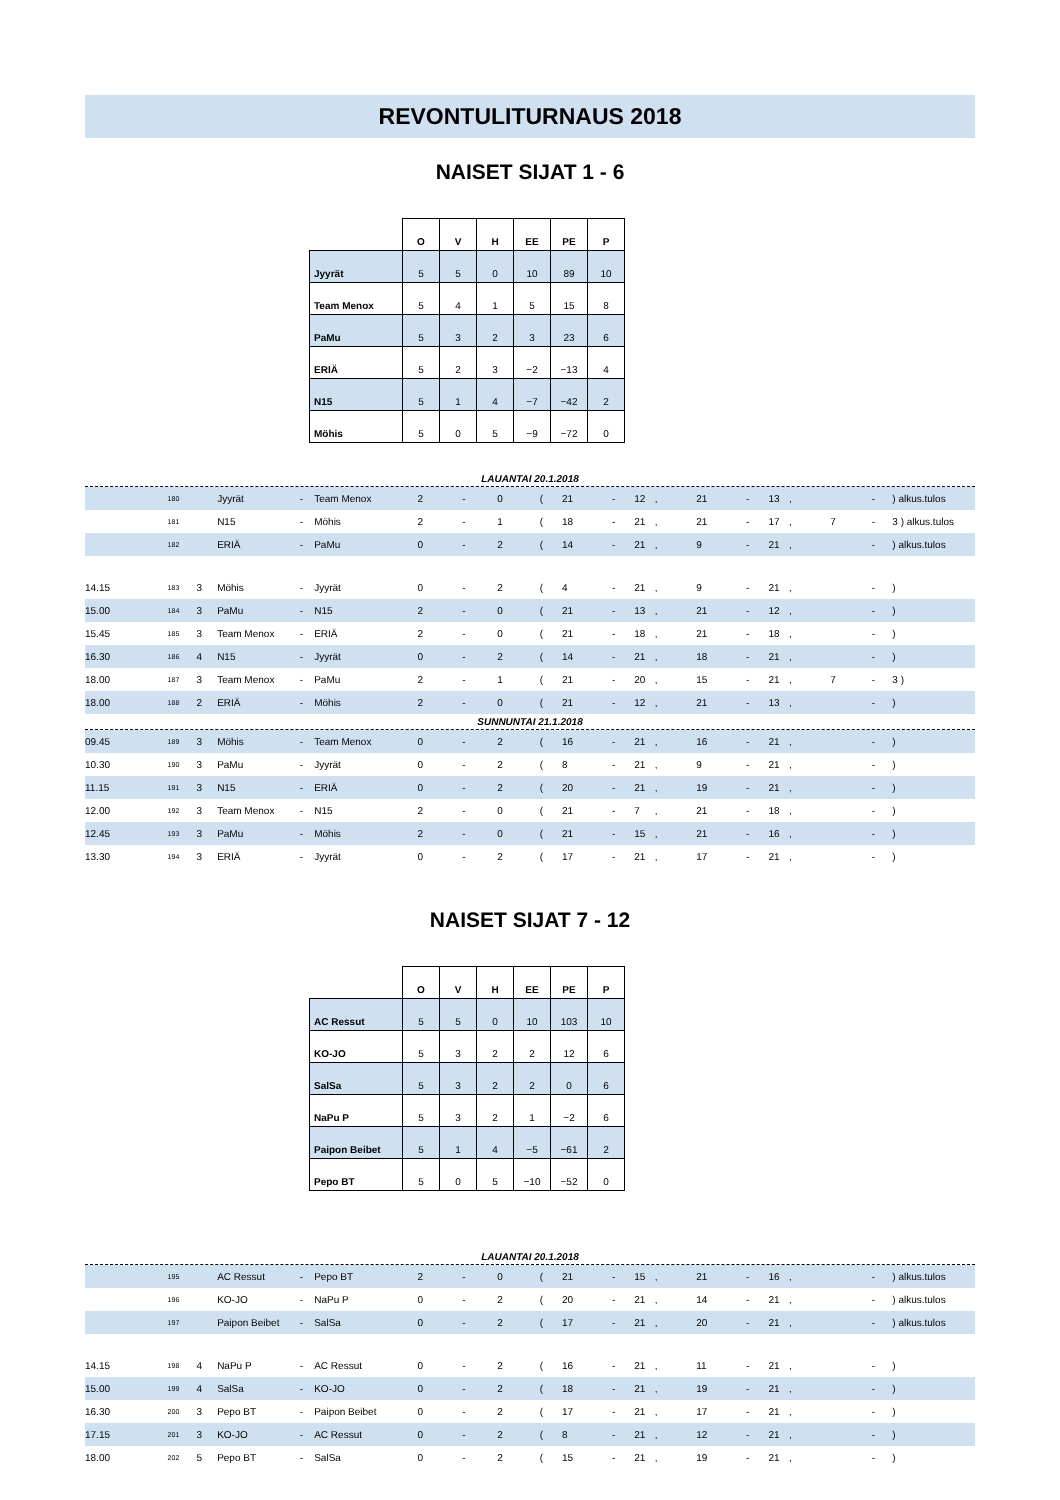REVONTULITURNAUS 2018
NAISET SIJAT 1 - 6
| | O | V | H | EE | PE | P |
| --- | --- | --- | --- | --- | --- | --- |
| Jyyrät | 5 | 5 | 0 | 10 | 89 | 10 |
| Team Menox | 5 | 4 | 1 | 5 | 15 | 8 |
| PaMu | 5 | 3 | 2 | 3 | 23 | 6 |
| ERIÄ | 5 | 2 | 3 | −2 | −13 | 4 |
| N15 | 5 | 1 | 4 | −7 | −42 | 2 |
| Möhis | 5 | 0 | 5 | −9 | −72 | 0 |
LAUANTAI 20.1.2018
| | 180 | | Jyyrät | - | Team Menox | 2 | - | 0 | ( | 21 | - | 12 | , | 21 | - | 13 | , | | - | ) alkus.tulos |
| | 181 | | N15 | - | Möhis | 2 | - | 1 | ( | 18 | - | 21 | , | 21 | - | 17 | , | 7 | - | 3 ) alkus.tulos |
| | 182 | | ERIÄ | - | PaMu | 0 | - | 2 | ( | 14 | - | 21 | , | 9 | - | 21 | , | | - | ) alkus.tulos |
| 14.15 | 183 | 3 | Möhis | - | Jyyrät | 0 | - | 2 | ( | 4 | - | 21 | , | 9 | - | 21 | , | | - | ) |
| 15.00 | 184 | 3 | PaMu | - | N15 | 2 | - | 0 | ( | 21 | - | 13 | , | 21 | - | 12 | , | | - | ) |
| 15.45 | 185 | 3 | Team Menox | - | ERIÄ | 2 | - | 0 | ( | 21 | - | 18 | , | 21 | - | 18 | , | | - | ) |
| 16.30 | 186 | 4 | N15 | - | Jyyrät | 0 | - | 2 | ( | 14 | - | 21 | , | 18 | - | 21 | , | | - | ) |
| 18.00 | 187 | 3 | Team Menox | - | PaMu | 2 | - | 1 | ( | 21 | - | 20 | , | 15 | - | 21 | , | 7 | - | 3 ) |
| 18.00 | 188 | 2 | ERIÄ | - | Möhis | 2 | - | 0 | ( | 21 | - | 12 | , | 21 | - | 13 | , | | - | ) |
SUNNUNTAI 21.1.2018
| 09.45 | 189 | 3 | Möhis | - | Team Menox | 0 | - | 2 | ( | 16 | - | 21 | , | 16 | - | 21 | , | | - | ) |
| 10.30 | 190 | 3 | PaMu | - | Jyyrät | 0 | - | 2 | ( | 8 | - | 21 | , | 9 | - | 21 | , | | - | ) |
| 11.15 | 191 | 3 | N15 | - | ERIÄ | 0 | - | 2 | ( | 20 | - | 21 | , | 19 | - | 21 | , | | - | ) |
| 12.00 | 192 | 3 | Team Menox | - | N15 | 2 | - | 0 | ( | 21 | - | 7 | , | 21 | - | 18 | , | | - | ) |
| 12.45 | 193 | 3 | PaMu | - | Möhis | 2 | - | 0 | ( | 21 | - | 15 | , | 21 | - | 16 | , | | - | ) |
| 13.30 | 194 | 3 | ERIÄ | - | Jyyrät | 0 | - | 2 | ( | 17 | - | 21 | , | 17 | - | 21 | , | | - | ) |
NAISET SIJAT 7 - 12
| | O | V | H | EE | PE | P |
| --- | --- | --- | --- | --- | --- | --- |
| AC Ressut | 5 | 5 | 0 | 10 | 103 | 10 |
| KO-JO | 5 | 3 | 2 | 2 | 12 | 6 |
| SalSa | 5 | 3 | 2 | 2 | 0 | 6 |
| NaPu P | 5 | 3 | 2 | 1 | −2 | 6 |
| Paipon Beibet | 5 | 1 | 4 | −5 | −61 | 2 |
| Pepo BT | 5 | 0 | 5 | −10 | −52 | 0 |
LAUANTAI 20.1.2018
| | 195 | | AC Ressut | - | Pepo BT | 2 | - | 0 | ( | 21 | - | 15 | , | 21 | - | 16 | , | | - | ) alkus.tulos |
| | 196 | | KO-JO | - | NaPu P | 0 | - | 2 | ( | 20 | - | 21 | , | 14 | - | 21 | , | | - | ) alkus.tulos |
| | 197 | | Paipon Beibet | - | SalSa | 0 | - | 2 | ( | 17 | - | 21 | , | 20 | - | 21 | , | | - | ) alkus.tulos |
| 14.15 | 198 | 4 | NaPu P | - | AC Ressut | 0 | - | 2 | ( | 16 | - | 21 | , | 11 | - | 21 | , | | - | ) |
| 15.00 | 199 | 4 | SalSa | - | KO-JO | 0 | - | 2 | ( | 18 | - | 21 | , | 19 | - | 21 | , | | - | ) |
| 16.30 | 200 | 3 | Pepo BT | - | Paipon Beibet | 0 | - | 2 | ( | 17 | - | 21 | , | 17 | - | 21 | , | | - | ) |
| 17.15 | 201 | 3 | KO-JO | - | AC Ressut | 0 | - | 2 | ( | 8 | - | 21 | , | 12 | - | 21 | , | | - | ) |
| 18.00 | 202 | 5 | Pepo BT | - | SalSa | 0 | - | 2 | ( | 15 | - | 21 | , | 19 | - | 21 | , | | - | ) |